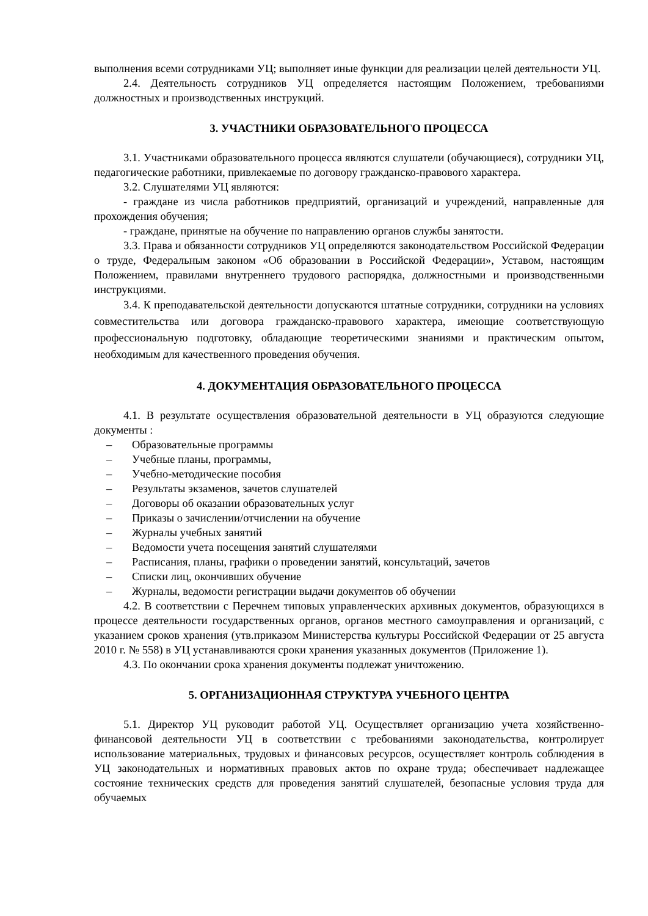выполнения всеми сотрудниками УЦ; выполняет иные функции для реализации целей деятельности УЦ.
2.4. Деятельность сотрудников УЦ определяется настоящим Положением, требованиями должностных и производственных инструкций.
3. УЧАСТНИКИ ОБРАЗОВАТЕЛЬНОГО ПРОЦЕССА
3.1. Участниками образовательного процесса являются слушатели (обучающиеся), сотрудники УЦ, педагогические работники, привлекаемые по договору гражданско-правового характера.
3.2. Слушателями УЦ являются:
- граждане из числа работников предприятий, организаций и учреждений, направленные для прохождения обучения;
- граждане, принятые на обучение по направлению органов службы занятости.
3.3. Права и обязанности сотрудников УЦ определяются законодательством Российской Федерации о труде, Федеральным законом «Об образовании в Российской Федерации», Уставом, настоящим Положением, правилами внутреннего трудового распорядка, должностными и производственными инструкциями.
3.4. К преподавательской деятельности допускаются штатные сотрудники, сотрудники на условиях совместительства или договора гражданско-правового характера, имеющие соответствующую профессиональную подготовку, обладающие теоретическими знаниями и практическим опытом, необходимым для качественного проведения обучения.
4. ДОКУМЕНТАЦИЯ ОБРАЗОВАТЕЛЬНОГО ПРОЦЕССА
4.1. В результате осуществления образовательной деятельности в УЦ образуются следующие документы :
– Образовательные программы
– Учебные планы, программы,
– Учебно-методические пособия
– Результаты экзаменов, зачетов слушателей
– Договоры об оказании образовательных услуг
– Приказы о зачислении/отчислении на обучение
– Журналы учебных занятий
– Ведомости учета посещения занятий слушателями
– Расписания, планы, графики о проведении занятий, консультаций, зачетов
– Списки лиц, окончивших обучение
– Журналы, ведомости регистрации выдачи документов об обучении
4.2. В соответствии с Перечнем типовых управленческих архивных документов, образующихся в процессе деятельности государственных органов, органов местного самоуправления и организаций, с указанием сроков хранения (утв.приказом Министерства культуры Российской Федерации от 25 августа 2010 г. № 558) в УЦ устанавливаются сроки хранения указанных документов (Приложение 1).
4.3. По окончании срока хранения документы подлежат уничтожению.
5. ОРГАНИЗАЦИОННАЯ СТРУКТУРА УЧЕБНОГО ЦЕНТРА
5.1. Директор УЦ руководит работой УЦ. Осуществляет организацию учета хозяйственно-финансовой деятельности УЦ в соответствии с требованиями законодательства, контролирует использование материальных, трудовых и финансовых ресурсов, осуществляет контроль соблюдения в УЦ законодательных и нормативных правовых актов по охране труда; обеспечивает надлежащее состояние технических средств для проведения занятий слушателей, безопасные условия труда для обучаемых